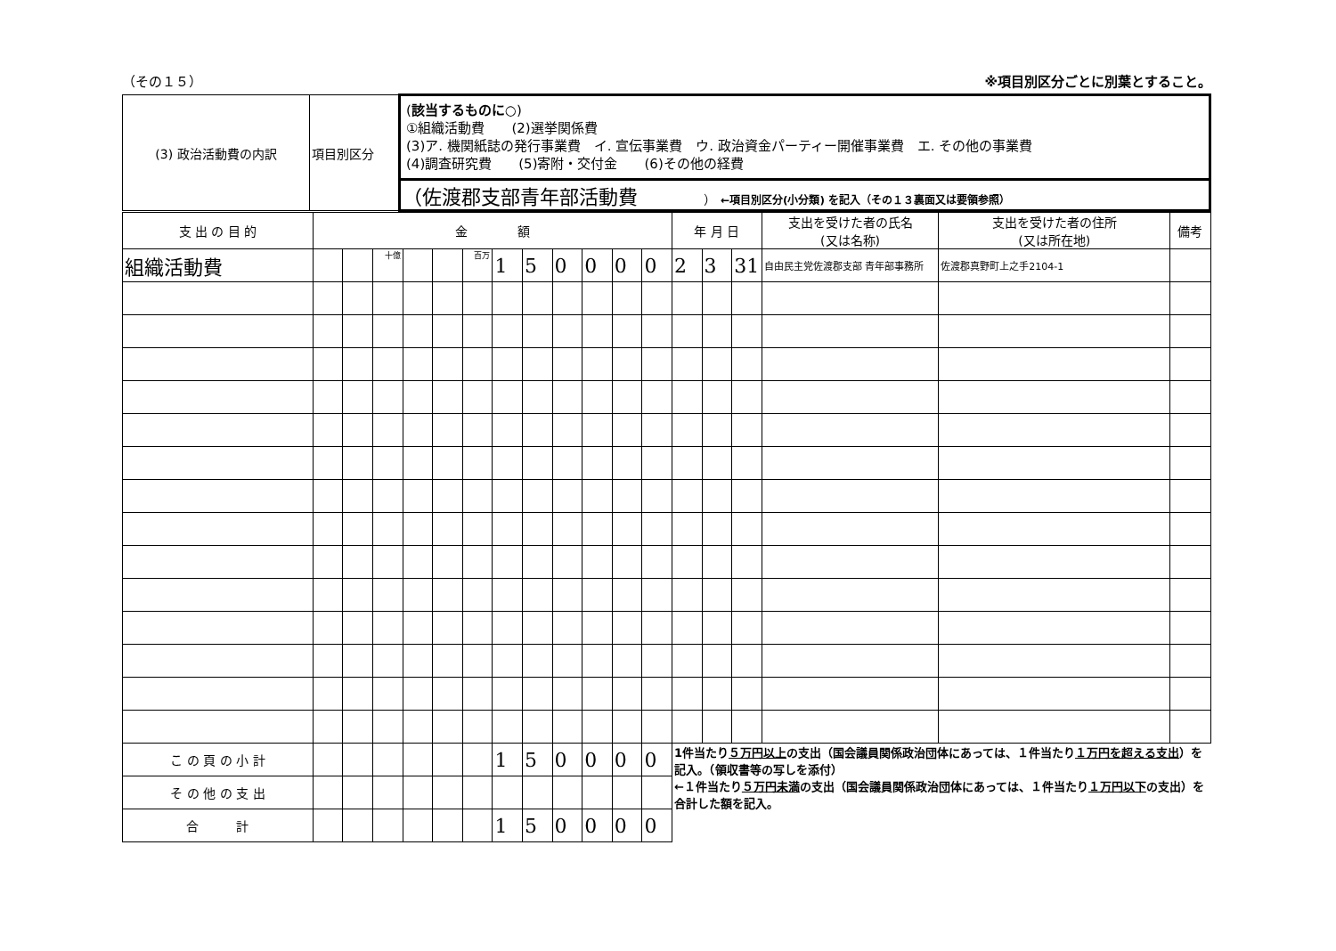（その１５） ※項目別区分ごとに別葉とすること。
| (3) 政治活動費の内訳 | 項目別区分 | ( 該当するものに○ ) ①組織活動費 (2)選挙関係費 (3)ア. 機関紙誌の発行事業費 イ. 宣伝事業費 ウ. 政治資金パーティー開催事業費 エ. その他の事業費 (4)調査研究費 (5)寄附・交付金 (6)その他の経費 |
| | | （佐渡郡支部青年部活動費 ） ←項目別区分(小分類) を記入（その１３裏面又は要領参照） |
| 支 出 の 目 的 | 金 額 | | | | | | | | | | | | 年 月 日 | | | 支出を受けた者の氏名 (又は名称) | 支出を受けた者の住所 (又は所在地) | 備考 |
| --- | --- | --- | --- | --- | --- | --- | --- | --- | --- | --- | --- | --- | --- | --- | --- | --- | --- | --- |
| 組織活動費 | | | 十億 | | | 百万 | 1 | 5 | 0 | 0 | 0 | 0 | 2 | 3 | 31 | 自由民主党佐渡郡支部 青年部事務所 | 佐渡郡真野町上之手2104-1 | |
| こ の 頁 の 小 計 | | | | | | | 1 | 5 | 0 | 0 | 0 | 0 | 1件当たり ５万円以上 の支出（国会議員関係政治団体にあっては、１件当たり １万円を超える支出 ）を記入。（領収書等の写しを添付） ←１件当たり ５万円未満 の支出（国会議員関係政治団体にあっては、１件当たり １万円以下 の支出）を合計した額を記入。 | | | | | |
| そ の 他 の 支 出 | | | | | | | | | | | | | | | | | | |
| 合 計 | | | | | | | 1 | 5 | 0 | 0 | 0 | 0 | | | | | | |